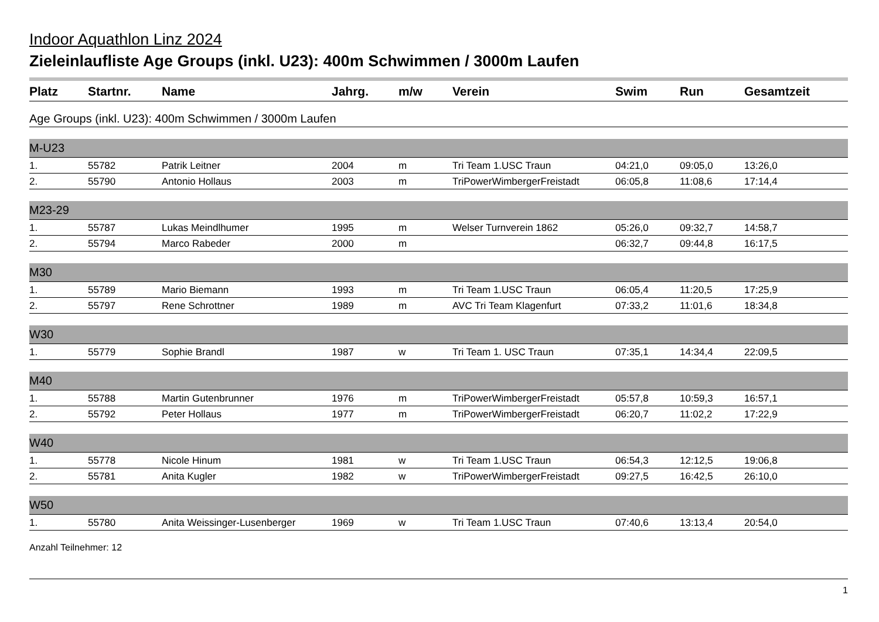Indoor Aquathlon Linz 2024
Zieleinlaufliste Age Groups (inkl. U23): 400m Schwimmen / 3000m Laufen
| Platz | Startnr. | Name | Jahrg. | m/w | Verein | Swim | Run | Gesamtzeit |
| --- | --- | --- | --- | --- | --- | --- | --- | --- |
| Age Groups (inkl. U23): 400m Schwimmen / 3000m Laufen | | | | | | | | |
| M-U23 | | | | | | | | |
| 1. | 55782 | Patrik Leitner | 2004 | m | Tri Team 1.USC Traun | 04:21,0 | 09:05,0 | 13:26,0 |
| 2. | 55790 | Antonio Hollaus | 2003 | m | TriPowerWimbergerFreistadt | 06:05,8 | 11:08,6 | 17:14,4 |
| M23-29 | | | | | | | | |
| 1. | 55787 | Lukas Meindlhumer | 1995 | m | Welser Turnverein 1862 | 05:26,0 | 09:32,7 | 14:58,7 |
| 2. | 55794 | Marco Rabeder | 2000 | m | | 06:32,7 | 09:44,8 | 16:17,5 |
| M30 | | | | | | | | |
| 1. | 55789 | Mario Biemann | 1993 | m | Tri Team 1.USC Traun | 06:05,4 | 11:20,5 | 17:25,9 |
| 2. | 55797 | Rene Schrottner | 1989 | m | AVC Tri Team Klagenfurt | 07:33,2 | 11:01,6 | 18:34,8 |
| W30 | | | | | | | | |
| 1. | 55779 | Sophie Brandl | 1987 | w | Tri Team 1. USC Traun | 07:35,1 | 14:34,4 | 22:09,5 |
| M40 | | | | | | | | |
| 1. | 55788 | Martin Gutenbrunner | 1976 | m | TriPowerWimbergerFreistadt | 05:57,8 | 10:59,3 | 16:57,1 |
| 2. | 55792 | Peter Hollaus | 1977 | m | TriPowerWimbergerFreistadt | 06:20,7 | 11:02,2 | 17:22,9 |
| W40 | | | | | | | | |
| 1. | 55778 | Nicole Hinum | 1981 | w | Tri Team 1.USC Traun | 06:54,3 | 12:12,5 | 19:06,8 |
| 2. | 55781 | Anita Kugler | 1982 | w | TriPowerWimbergerFreistadt | 09:27,5 | 16:42,5 | 26:10,0 |
| W50 | | | | | | | | |
| 1. | 55780 | Anita Weissinger-Lusenberger | 1969 | w | Tri Team 1.USC Traun | 07:40,6 | 13:13,4 | 20:54,0 |
Anzahl Teilnehmer: 12
1